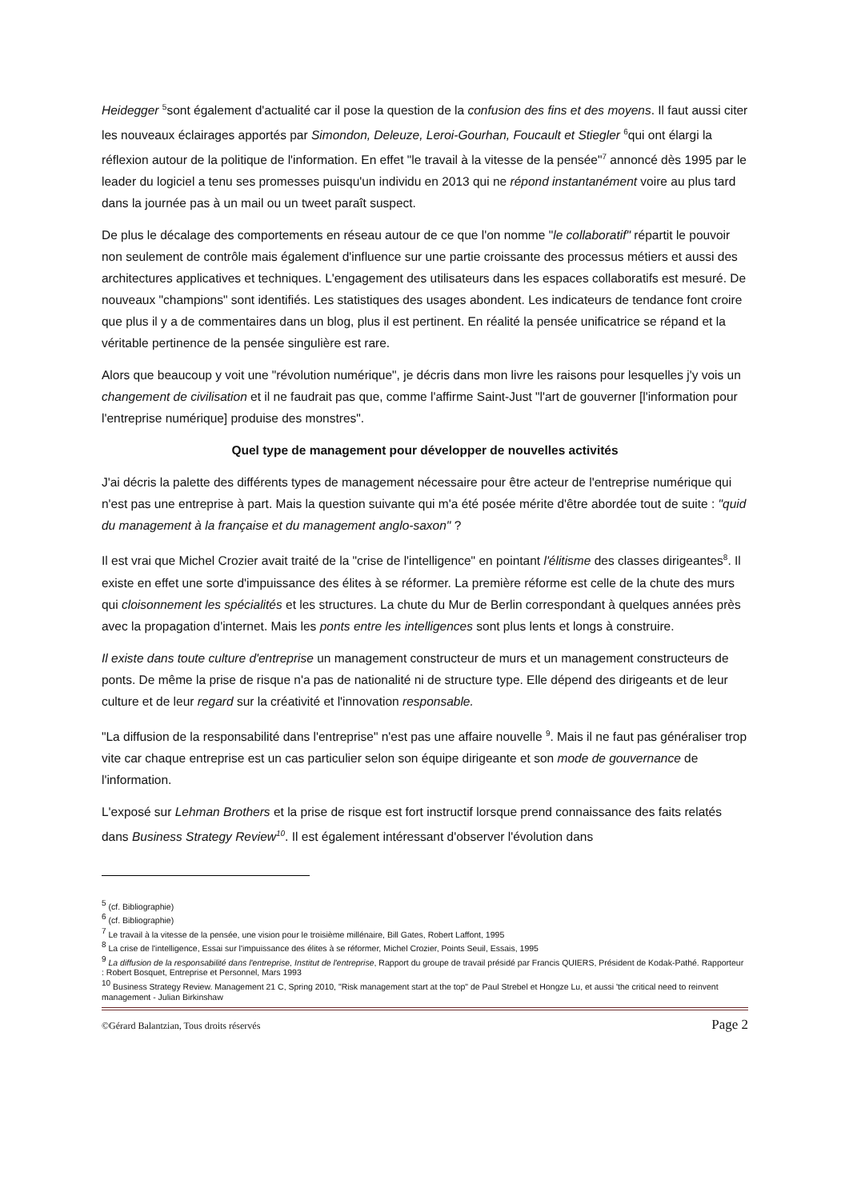Heidegger <sup>5</sup>sont également d'actualité car il pose la question de la confusion des fins et des moyens. Il faut aussi citer les nouveaux éclairages apportés par Simondon, Deleuze, Leroi-Gourhan, Foucault et Stiegler <sup>6</sup>qui ont élargi la réflexion autour de la politique de l'information. En effet "le travail à la vitesse de la pensée"<sup>7</sup> annoncé dès 1995 par le leader du logiciel a tenu ses promesses puisqu'un individu en 2013 qui ne répond instantanément voire au plus tard dans la journée pas à un mail ou un tweet paraît suspect.
De plus le décalage des comportements en réseau autour de ce que l'on nomme "le collaboratif" répartit le pouvoir non seulement de contrôle mais également d'influence sur une partie croissante des processus métiers et aussi des architectures applicatives et techniques. L'engagement des utilisateurs dans les espaces collaboratifs est mesuré. De nouveaux "champions" sont identifiés. Les statistiques des usages abondent. Les indicateurs de tendance font croire que plus il y a de commentaires dans un blog, plus il est pertinent. En réalité la pensée unificatrice se répand et la véritable pertinence de la pensée singulière est rare.
Alors que beaucoup y voit une "révolution numérique", je décris dans mon livre les raisons pour lesquelles j'y vois un changement de civilisation et il ne faudrait pas que, comme l'affirme Saint-Just "l'art de gouverner [l'information pour l'entreprise numérique] produise des monstres".
Quel type de management pour développer de nouvelles activités
J'ai décris la palette des différents types de management nécessaire pour être acteur de l'entreprise numérique qui n'est pas une entreprise à part. Mais la question suivante qui m'a été posée mérite d'être abordée tout de suite : "quid du management à la française et du management anglo-saxon" ?
Il est vrai que Michel Crozier avait traité de la "crise de l'intelligence" en pointant l'élitisme des classes dirigeantes<sup>8</sup>. Il existe en effet une sorte d'impuissance des élites à se réformer. La première réforme est celle de la chute des murs qui cloisonnement les spécialités et les structures. La chute du Mur de Berlin correspondant à quelques années près avec la propagation d'internet. Mais les ponts entre les intelligences sont plus lents et longs à construire.
Il existe dans toute culture d'entreprise un management constructeur de murs et un management constructeurs de ponts. De même la prise de risque n'a pas de nationalité ni de structure type. Elle dépend des dirigeants et de leur culture et de leur regard sur la créativité et l'innovation responsable.
"La diffusion de la responsabilité dans l'entreprise" n'est pas une affaire nouvelle <sup>9</sup>. Mais il ne faut pas généraliser trop vite car chaque entreprise est un cas particulier selon son équipe dirigeante et son mode de gouvernance de l'information.
L'exposé sur Lehman Brothers et la prise de risque est fort instructif lorsque prend connaissance des faits relatés dans Business Strategy Review<sup>10</sup>. Il est également intéressant d'observer l'évolution dans
<sup>5</sup> (cf. Bibliographie)
<sup>6</sup> (cf. Bibliographie)
<sup>7</sup> Le travail à la vitesse de la pensée, une vision pour le troisième millénaire, Bill Gates, Robert Laffont, 1995
<sup>8</sup> La crise de l'intelligence, Essai sur l'impuissance des élites à se réformer, Michel Crozier, Points Seuil, Essais, 1995
<sup>9</sup> La diffusion de la responsabilité dans l'entreprise, Institut de l'entreprise, Rapport du groupe de travail présidé par Francis QUIERS, Président de Kodak-Pathé. Rapporteur : Robert Bosquet, Entreprise et Personnel, Mars 1993
<sup>10</sup> Business Strategy Review. Management 21 C, Spring 2010, "Risk management start at the top" de Paul Strebel et Hongze Lu, et aussi 'the critical need to reinvent management - Julian Birkinshaw
©Gérard Balantzian, Tous droits réservés Page 2